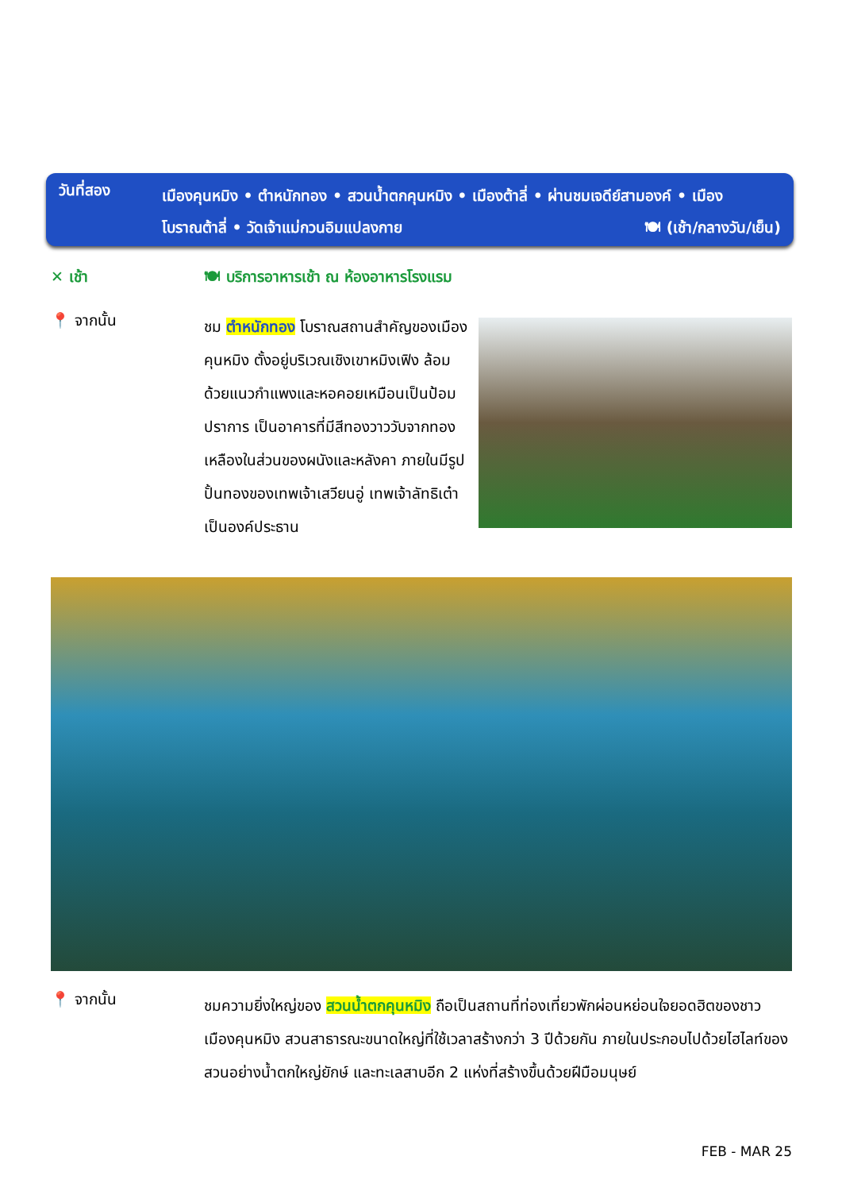วันที่สอง
เมืองคุนหมิง • ตำหนักทอง • สวนน้ำตกคุนหมิง • เมืองต้าลี่ • ผ่านชมเจดีย์สามองค์ • เมือง
โบราณต้าลี่ • วัดเจ้าแม่กวนอิมแปลงกาย 🍽 (เช้า/กลางวัน/เย็น)
✕ เช้า 🍽 บริการอาหารเช้า ณ ห้องอาหารโรงแรม
📍 จากนั้น
ชม ตำหนักทอง โบราณสถานสำคัญของเมืองคุนหมิง ตั้งอยู่บริเวณเชิงเขาหมิงเฟิง ล้อมด้วยแนวกำแพงและหอคอยเหมือนเป็นป้อมปราการ เป็นอาคารที่มีสีทองวาววับจากทองเหลืองในส่วนของผนังและหลังคา ภายในมีรูปปั้นทองของเทพเจ้าเสวียนอู่ เทพเจ้าลัทธิเต๋าเป็นองค์ประธาน
📍 จากนั้น
ชมความยิ่งใหญ่ของ สวนน้ำตกคุนหมิง ถือเป็นสถานที่ท่องเที่ยวพักผ่อนหย่อนใจยอดฮิตของชาวเมืองคุนหมิง สวนสาธารณะขนาดใหญ่ที่ใช้เวลาสร้างกว่า 3 ปีด้วยกัน ภายในประกอบไปด้วยไฮไลท์ของสวนอย่างน้ำตกใหญ่ยักษ์ และทะเลสาบอีก 2 แห่งที่สร้างขึ้นด้วยฝีมือมนุษย์
FEB - MAR 25